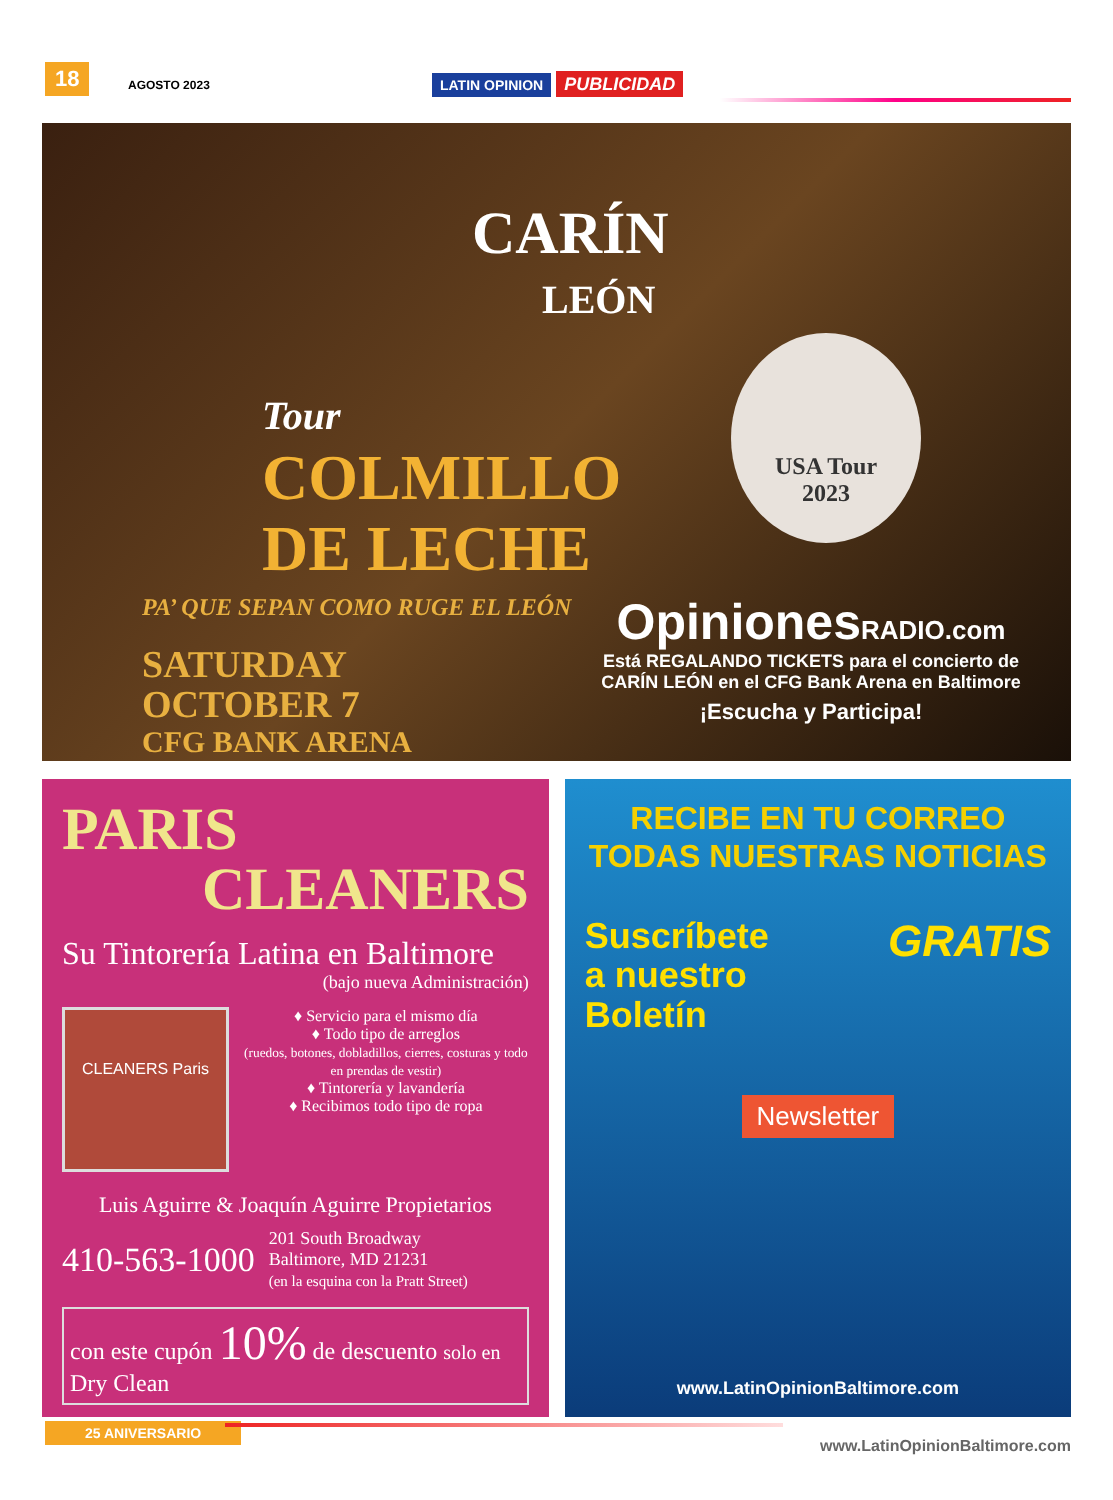18 AGOSTO 2023 LATIN OPINION PUBLICIDAD
CARÍN
LEÓN
Tour
COLMILLO
DE LECHE
PA’ QUE SEPAN COMO RUGE EL LEÓN
SATURDAY
OCTOBER 7
CFG BANK ARENA
USA Tour
2023
OpinionesRADIO.com
Está REGALANDO TICKETS para el concierto de CARÍN LEÓN en el CFG Bank Arena en Baltimore
¡Escucha y Participa!
PARIS
CLEANERS
Su Tintorería Latina en Baltimore
(bajo nueva Administración)
CLEANERS Paris
♦ Servicio para el mismo día
♦ Todo tipo de arreglos
(ruedos, botones, dobladillos, cierres, costuras y todo en prendas de vestir)
♦ Tintorería y lavandería
♦ Recibimos todo tipo de ropa
Luis Aguirre & Joaquín Aguirre Propietarios
410-563-1000
201 South Broadway
Baltimore, MD 21231
(en la esquina con la Pratt Street)
con este cupón 10% de descuento solo en Dry Clean
RECIBE EN TU CORREO TODAS NUESTRAS NOTICIAS
Suscríbete
a nuestro
Boletín
GRATIS
Newsletter
www.LatinOpinionBaltimore.com
25 ANIVERSARIO
www.LatinOpinionBaltimore.com